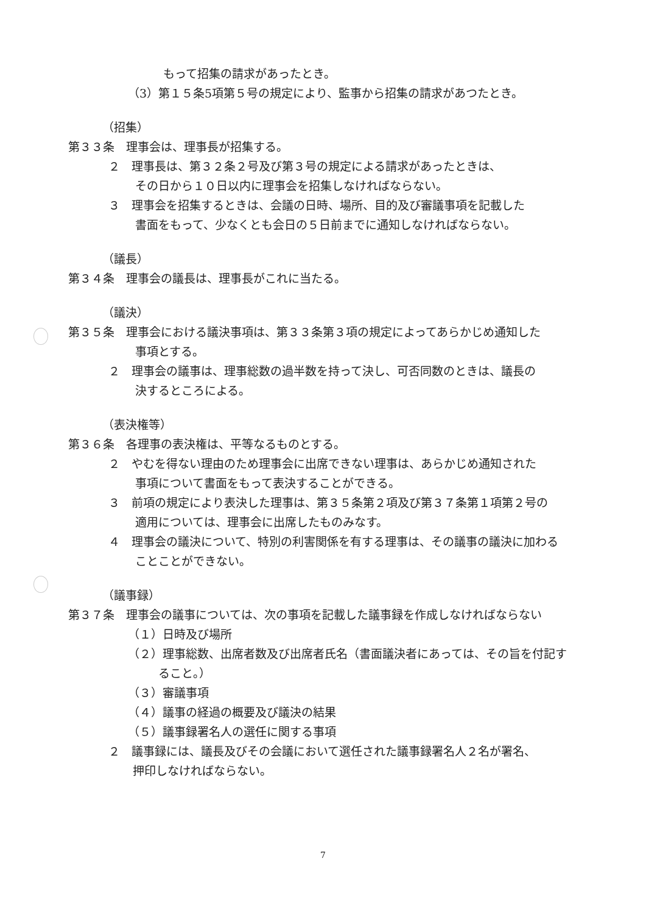もって招集の請求があったとき。
（3）第１５条5項第５号の規定により、監事から招集の請求があつたとき。
（招集）
第３３条　理事会は、理事長が招集する。
２　理事長は、第３２条２号及び第３号の規定による請求があったときは、
その日から１０日以内に理事会を招集しなければならない。
３　理事会を招集するときは、会議の日時、場所、目的及び審議事項を記載した
書面をもって、少なくとも会日の５日前までに通知しなければならない。
（議長）
第３４条　理事会の議長は、理事長がこれに当たる。
（議決）
第３５条　理事会における議決事項は、第３３条第３項の規定によってあらかじめ通知した
事項とする。
２　理事会の議事は、理事総数の過半数を持って決し、可否同数のときは、議長の
決するところによる。
（表決権等）
第３６条　各理事の表決権は、平等なるものとする。
２　やむを得ない理由のため理事会に出席できない理事は、あらかじめ通知された
事項について書面をもって表決することができる。
３　前項の規定により表決した理事は、第３５条第２項及び第３７条第１項第２号の
適用については、理事会に出席したものみなす。
４　理事会の議決について、特別の利害関係を有する理事は、その議事の議決に加わる
ことことができない。
（議事録）
第３７条　理事会の議事については、次の事項を記載した議事録を作成しなければならない
（１）日時及び場所
（２）理事総数、出席者数及び出席者氏名（書面議決者にあっては、その旨を付記す
ること。）
（３）審議事項
（４）議事の経過の概要及び議決の結果
（５）議事録署名人の選任に関する事項
２　議事録には、議長及びその会議において選任された議事録署名人２名が署名、
押印しなければならない。
7